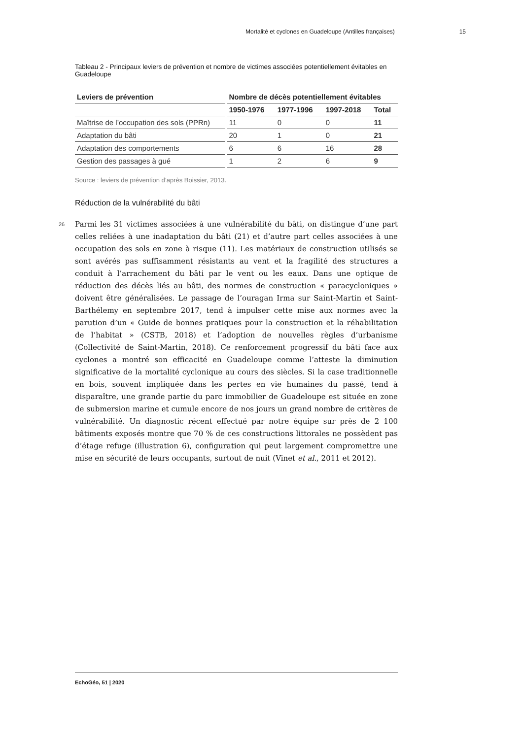Mortalité et cyclones en Guadeloupe (Antilles françaises) 15
Tableau 2 - Principaux leviers de prévention et nombre de victimes associées potentiellement évitables en Guadeloupe
| Leviers de prévention | Nombre de décès potentiellement évitables | | | |
| --- | --- | --- | --- | --- |
| | 1950-1976 | 1977-1996 | 1997-2018 | Total |
| Maîtrise de l’occupation des sols (PPRn) | 11 | 0 | 0 | 11 |
| Adaptation du bâti | 20 | 1 | 0 | 21 |
| Adaptation des comportements | 6 | 6 | 16 | 28 |
| Gestion des passages à gué | 1 | 2 | 6 | 9 |
Source : leviers de prévention d’après Boissier, 2013.
Réduction de la vulnérabilité du bâti
26 Parmi les 31 victimes associées à une vulnérabilité du bâti, on distingue d’une part celles reliées à une inadaptation du bâti (21) et d’autre part celles associées à une occupation des sols en zone à risque (11). Les matériaux de construction utilisés se sont avérés pas suffisamment résistants au vent et la fragilité des structures a conduit à l’arrachement du bâti par le vent ou les eaux. Dans une optique de réduction des décès liés au bâti, des normes de construction « paracycloniques » doivent être généralisées. Le passage de l’ouragan Irma sur Saint-Martin et Saint-Barthélemy en septembre 2017, tend à impulser cette mise aux normes avec la parution d’un « Guide de bonnes pratiques pour la construction et la réhabilitation de l’habitat » (CSTB, 2018) et l’adoption de nouvelles règles d’urbanisme (Collectivité de Saint-Martin, 2018). Ce renforcement progressif du bâti face aux cyclones a montré son efficacité en Guadeloupe comme l’atteste la diminution significative de la mortalité cyclonique au cours des siècles. Si la case traditionnelle en bois, souvent impliquée dans les pertes en vie humaines du passé, tend à disparaître, une grande partie du parc immobilier de Guadeloupe est située en zone de submersion marine et cumule encore de nos jours un grand nombre de critères de vulnérabilité. Un diagnostic récent effectué par notre équipe sur près de 2 100 bâtiments exposés montre que 70 % de ces constructions littorales ne possèdent pas d’étage refuge (illustration 6), configuration qui peut largement compromettre une mise en sécurité de leurs occupants, surtout de nuit (Vinet et al., 2011 et 2012).
EchoGéo, 51 | 2020